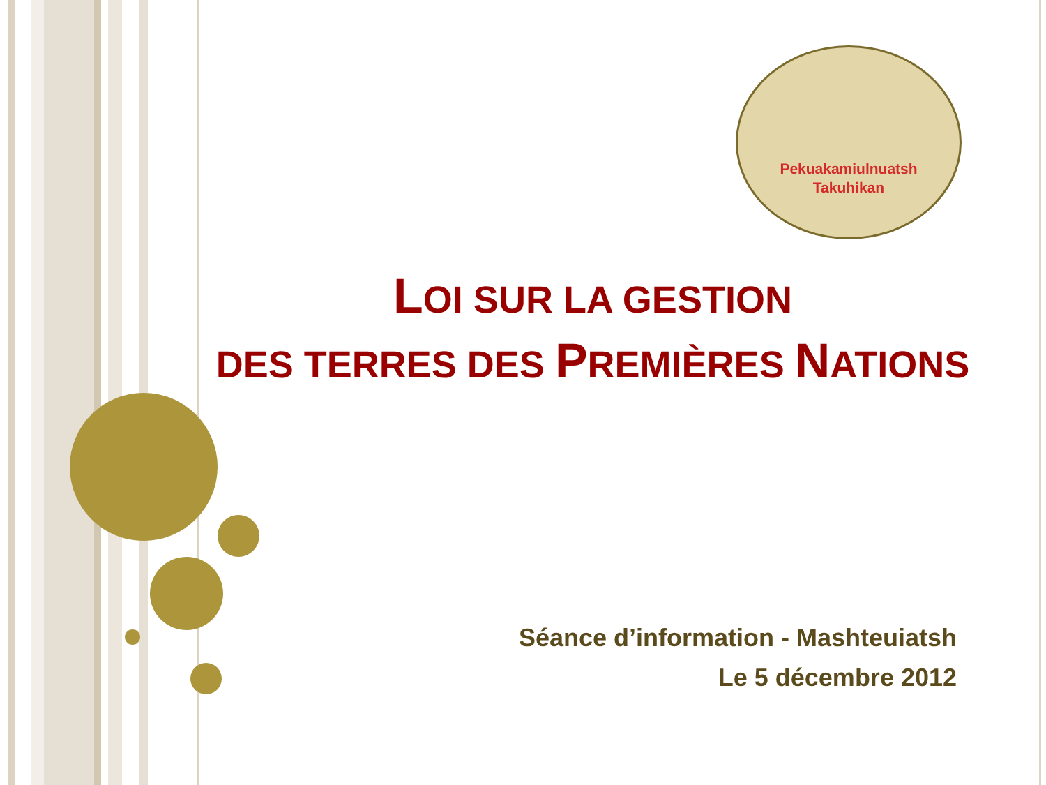Pekuakamiulnuatsh
Takuhikan
LOI SUR LA GESTION
DES TERRES DES PREMIÈRES NATIONS
Séance d’information - Mashteuiatsh
Le 5 décembre 2012